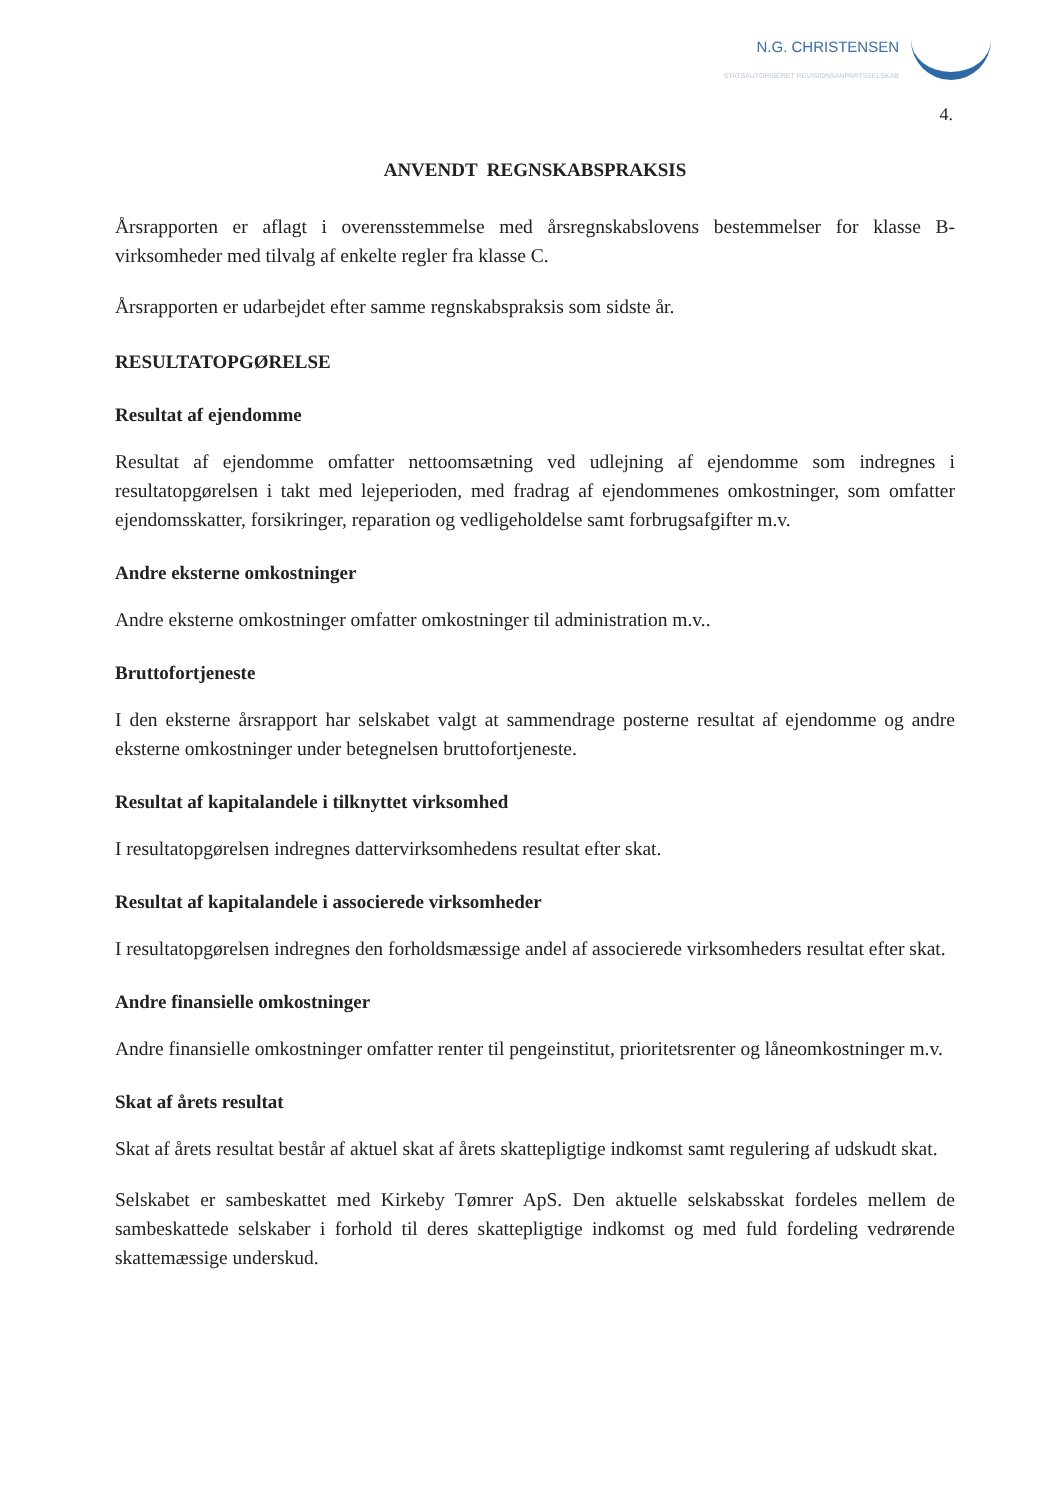N.G. CHRISTENSEN
STATSAUTORISERET REVISIONSANPARTSSELSKAB
4.
ANVENDT REGNSKABSPRAKSIS
Årsrapporten er aflagt i overensstemmelse med årsregnskabslovens bestemmelser for klasse B-virksomheder med tilvalg af enkelte regler fra klasse C.
Årsrapporten er udarbejdet efter samme regnskabspraksis som sidste år.
RESULTATOPGØRELSE
Resultat af ejendomme
Resultat af ejendomme omfatter nettoomsætning ved udlejning af ejendomme som indregnes i resultatopgørelsen i takt med lejeperioden, med fradrag af ejendommenes omkostninger, som omfatter ejendomsskatter, forsikringer, reparation og vedligeholdelse samt forbrugsafgifter m.v.
Andre eksterne omkostninger
Andre eksterne omkostninger omfatter omkostninger til administration m.v..
Bruttofortjeneste
I den eksterne årsrapport har selskabet valgt at sammendrage posterne resultat af ejendomme og andre eksterne omkostninger under betegnelsen bruttofortjeneste.
Resultat af kapitalandele i tilknyttet virksomhed
I resultatopgørelsen indregnes dattervirksomhedens resultat efter skat.
Resultat af kapitalandele i associerede virksomheder
I resultatopgørelsen indregnes den forholdsmæssige andel af associerede virksomheders resultat efter skat.
Andre finansielle omkostninger
Andre finansielle omkostninger omfatter renter til pengeinstitut, prioritetsrenter og låneomkostninger m.v.
Skat af årets resultat
Skat af årets resultat består af aktuel skat af årets skattepligtige indkomst samt regulering af udskudt skat.
Selskabet er sambeskattet med Kirkeby Tømrer ApS. Den aktuelle selskabsskat fordeles mellem de sambeskattede selskaber i forhold til deres skattepligtige indkomst og med fuld fordeling vedrørende skattemæssige underskud.